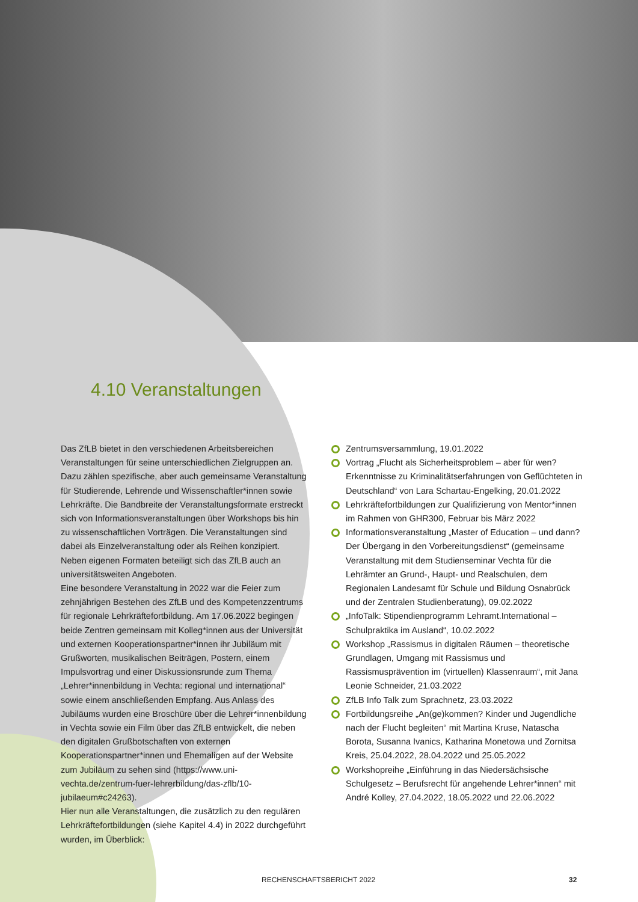4.10 Veranstaltungen
Das ZfLB bietet in den verschiedenen Arbeitsbereichen Veranstaltungen für seine unterschiedlichen Zielgruppen an. Dazu zählen spezifische, aber auch gemeinsame Veranstaltung für Studierende, Lehrende und Wissenschaftler*innen sowie Lehrkräfte. Die Bandbreite der Veranstaltungsformate erstreckt sich von Informationsveranstaltungen über Workshops bis hin zu wissenschaftlichen Vorträgen. Die Veranstaltungen sind dabei als Einzelveranstaltung oder als Reihen konzipiert. Neben eigenen Formaten beteiligt sich das ZfLB auch an universitätsweiten Angeboten.
Eine besondere Veranstaltung in 2022 war die Feier zum zehnjährigen Bestehen des ZfLB und des Kompetenzzentrums für regionale Lehrkräftefortbildung. Am 17.06.2022 begingen beide Zentren gemeinsam mit Kolleg*innen aus der Universität und externen Kooperationspartner*innen ihr Jubiläum mit Grußworten, musikalischen Beiträgen, Postern, einem Impulsvortrag und einer Diskussionsrunde zum Thema „Lehrer*innenbildung in Vechta: regional und international“ sowie einem anschließenden Empfang. Aus Anlass des Jubiläums wurden eine Broschüre über die Lehrer*innenbildung in Vechta sowie ein Film über das ZfLB entwickelt, die neben den digitalen Grußbotschaften von externen Kooperationspartner*innen und Ehemaligen auf der Website zum Jubiläum zu sehen sind (https://www.uni-vechta.de/zentrum-fuer-lehrerbildung/das-zflb/10-jubilaeum#c24263).
Hier nun alle Veranstaltungen, die zusätzlich zu den regulären Lehrkräftefortbildungen (siehe Kapitel 4.4) in 2022 durchgeführt wurden, im Überblick:
Zentrumsversammlung, 19.01.2022
Vortrag „Flucht als Sicherheitsproblem – aber für wen? Erkenntnisse zu Kriminalitätserfahrungen von Geflüchteten in Deutschland“ von Lara Schartau-Engelking, 20.01.2022
Lehrkräftefortbildungen zur Qualifizierung von Mentor*innen im Rahmen von GHR300, Februar bis März 2022
Informationsveranstaltung „Master of Education – und dann? Der Übergang in den Vorbereitungsdienst“ (gemeinsame Veranstaltung mit dem Studienseminar Vechta für die Lehrämter an Grund-, Haupt- und Realschulen, dem Regionalen Landesamt für Schule und Bildung Osnabrück und der Zentralen Studienberatung), 09.02.2022
„InfoTalk: Stipendienprogramm Lehramt.International – Schulpraktika im Ausland“, 10.02.2022
Workshop „Rassismus in digitalen Räumen – theoretische Grundlagen, Umgang mit Rassismus und Rassismusprävention im (virtuellen) Klassenraum“, mit Jana Leonie Schneider, 21.03.2022
ZfLB Info Talk zum Sprachnetz, 23.03.2022
Fortbildungsreihe „An(ge)kommen? Kinder und Jugendliche nach der Flucht begleiten“ mit Martina Kruse, Natascha Borota, Susanna Ivanics, Katharina Monetowa und Zornitsa Kreis, 25.04.2022, 28.04.2022 und 25.05.2022
Workshopreihe „Einführung in das Niedersächsische Schulgesetz – Berufsrecht für angehende Lehrer*innen“ mit André Kolley, 27.04.2022, 18.05.2022 und 22.06.2022
RECHENSCHAFTSBERICHT 2022 32